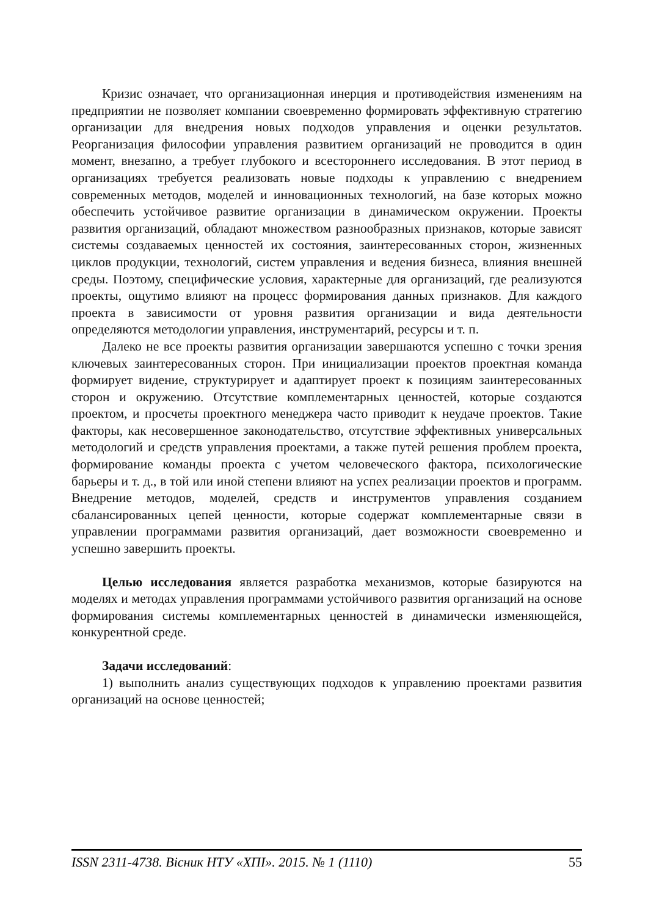Кризис означает, что организационная инерция и противодействия изменениям на предприятии не позволяет компании своевременно формировать эффективную стратегию организации для внедрения новых подходов управления и оценки результатов. Реорганизация философии управления развитием организаций не проводится в один момент, внезапно, а требует глубокого и всестороннего исследования. В этот период в организациях требуется реализовать новые подходы к управлению с внедрением современных методов, моделей и инновационных технологий, на базе которых можно обеспечить устойчивое развитие организации в динамическом окружении. Проекты развития организаций, обладают множеством разнообразных признаков, которые зависят системы создаваемых ценностей их состояния, заинтересованных сторон, жизненных циклов продукции, технологий, систем управления и ведения бизнеса, влияния внешней среды. Поэтому, специфические условия, характерные для организаций, где реализуются проекты, ощутимо влияют на процесс формирования данных признаков. Для каждого проекта в зависимости от уровня развития организации и вида деятельности определяются методологии управления, инструментарий, ресурсы и т. п.
Далеко не все проекты развития организации завершаются успешно с точки зрения ключевых заинтересованных сторон. При инициализации проектов проектная команда формирует видение, структурирует и адаптирует проект к позициям заинтересованных сторон и окружению. Отсутствие комплементарных ценностей, которые создаются проектом, и просчеты проектного менеджера часто приводит к неудаче проектов. Такие факторы, как несовершенное законодательство, отсутствие эффективных универсальных методологий и средств управления проектами, а также путей решения проблем проекта, формирование команды проекта с учетом человеческого фактора, психологические барьеры и т. д., в той или иной степени влияют на успех реализации проектов и программ. Внедрение методов, моделей, средств и инструментов управления созданием сбалансированных цепей ценности, которые содержат комплементарные связи в управлении программами развития организаций, дает возможности своевременно и успешно завершить проекты.
Целью исследования является разработка механизмов, которые базируются на моделях и методах управления программами устойчивого развития организаций на основе формирования системы комплементарных ценностей в динамически изменяющейся, конкурентной среде.
Задачи исследований:
1) выполнить анализ существующих подходов к управлению проектами развития организаций на основе ценностей;
ISSN 2311-4738. Вісник НТУ «ХПІ». 2015. № 1 (1110) 55